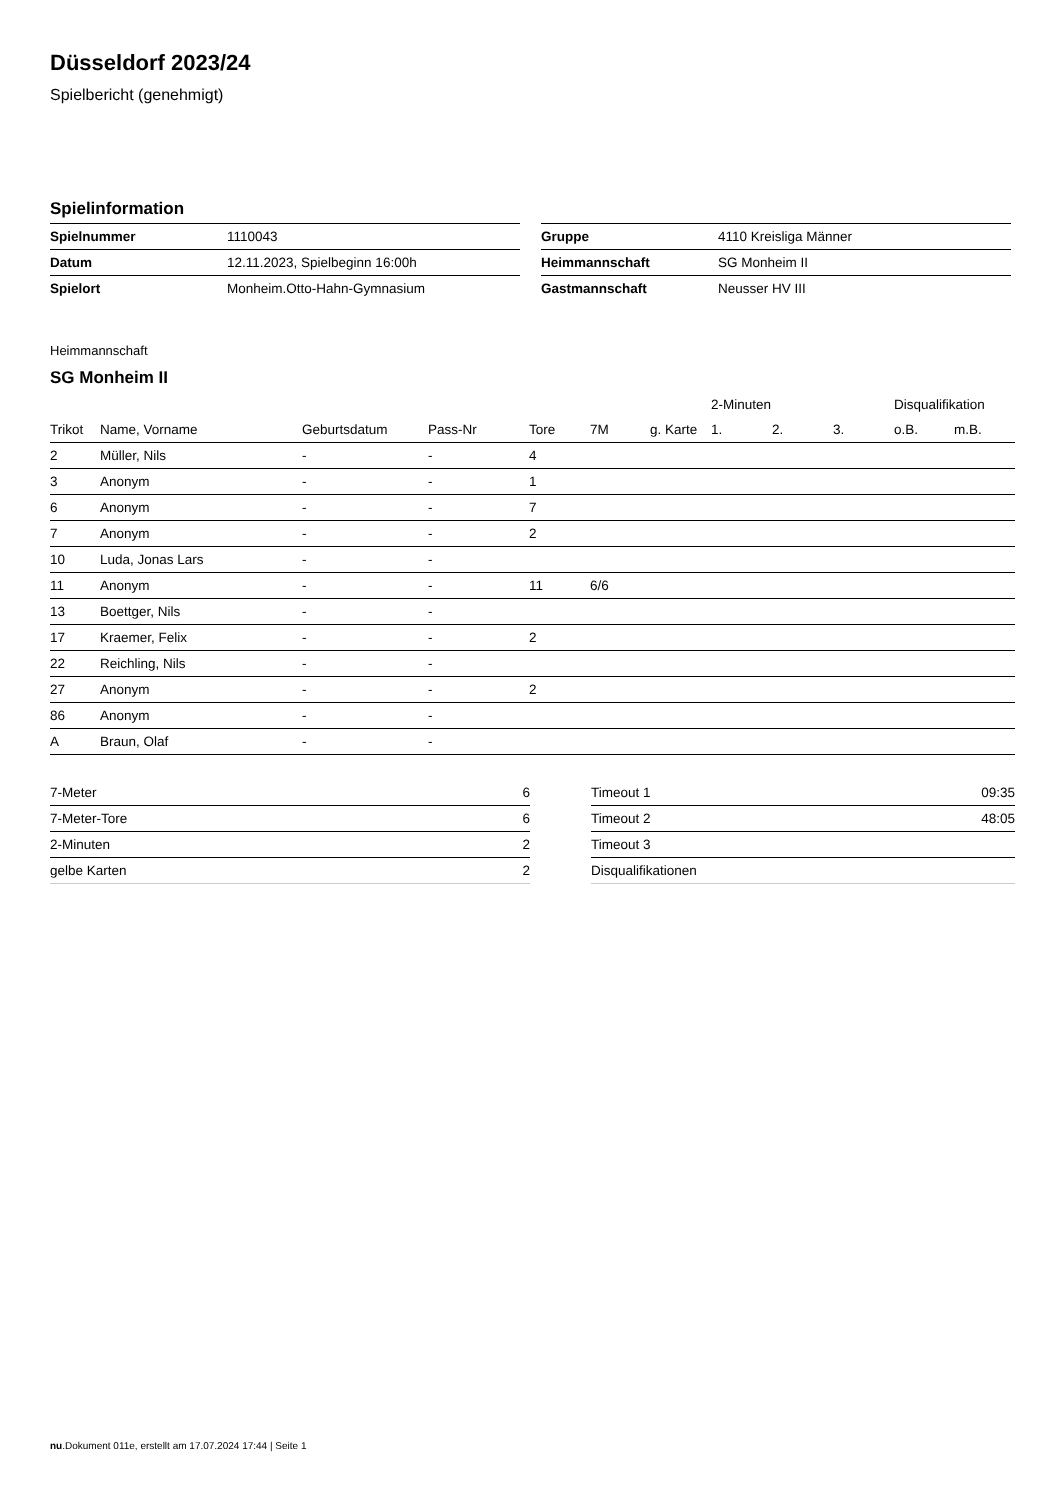Düsseldorf 2023/24
Spielbericht (genehmigt)
Spielinformation
| Spielnummer | 1110043 |
| Datum | 12.11.2023, Spielbeginn 16:00h |
| Spielort | Monheim.Otto-Hahn-Gymnasium |
| Gruppe | 4110 Kreisliga Männer |
| Heimmannschaft | SG Monheim II |
| Gastmannschaft | Neusser HV III |
Heimmannschaft
SG Monheim II
| | | | | | | | 2-Minuten | | | Disqualifikation | |
| --- | --- | --- | --- | --- | --- | --- | --- | --- | --- | --- | --- |
| Trikot | Name, Vorname | Geburtsdatum | Pass-Nr | Tore | 7M | g. Karte | 1. | 2. | 3. | o.B. | m.B. |
| 2 | Müller, Nils | - | - | 4 | | | | | | | |
| 3 | Anonym | - | - | 1 | | | | | | | |
| 6 | Anonym | - | - | 7 | | | | | | | |
| 7 | Anonym | - | - | 2 | | | | | | | |
| 10 | Luda, Jonas Lars | - | - | | | | | | | | |
| 11 | Anonym | - | - | 11 | 6/6 | | | | | | |
| 13 | Boettger, Nils | - | - | | | | | | | | |
| 17 | Kraemer, Felix | - | - | 2 | | | | | | | |
| 22 | Reichling, Nils | - | - | | | | | | | | |
| 27 | Anonym | - | - | 2 | | | | | | | |
| 86 | Anonym | - | - | | | | | | | | |
| A | Braun, Olaf | - | - | | | | | | | | |
| 7-Meter | 6 |
| 7-Meter-Tore | 6 |
| 2-Minuten | 2 |
| gelbe Karten | 2 |
| Timeout 1 | 09:35 |
| Timeout 2 | 48:05 |
| Timeout 3 | |
| Disqualifikationen | |
nu.Dokument 011e, erstellt am 17.07.2024 17:44 | Seite 1